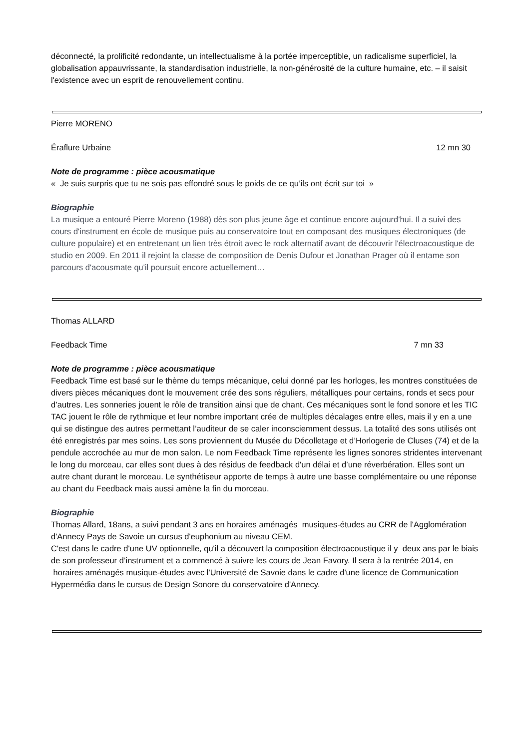déconnecté, la prolificité redondante, un intellectualisme à la portée imperceptible, un radicalisme superficiel, la globalisation appauvrissante, la standardisation industrielle, la non-générosité de la culture humaine, etc. – il saisit l'existence avec un esprit de renouvellement continu.
Pierre MORENO
Éraflure Urbaine 12 mn 30
Note de programme : pièce acousmatique
« Je suis surpris que tu ne sois pas effondré sous le poids de ce qu’ils ont écrit sur toi »
Biographie
La musique a entouré Pierre Moreno (1988) dès son plus jeune âge et continue encore aujourd'hui. Il a suivi des cours d'instrument en école de musique puis au conservatoire tout en composant des musiques électroniques (de culture populaire) et en entretenant un lien très étroit avec le rock alternatif avant de découvrir l'électroacoustique de studio en 2009. En 2011 il rejoint la classe de composition de Denis Dufour et Jonathan Prager où il entame son parcours d'acousmate qu'il poursuit encore actuellement…
Thomas ALLARD
Feedback Time 7 mn 33
Note de programme : pièce acousmatique
Feedback Time est basé sur le thème du temps mécanique, celui donné par les horloges, les montres constituées de divers pièces mécaniques dont le mouvement crée des sons réguliers, métalliques pour certains, ronds et secs pour d’autres. Les sonneries jouent le rôle de transition ainsi que de chant. Ces mécaniques sont le fond sonore et les TIC TAC jouent le rôle de rythmique et leur nombre important crée de multiples décalages entre elles, mais il y en a une qui se distingue des autres permettant l’auditeur de se caler inconsciemment dessus. La totalité des sons utilisés ont été enregistrés par mes soins. Les sons proviennent du Musée du Décolletage et d’Horlogerie de Cluses (74) et de la pendule accrochée au mur de mon salon. Le nom Feedback Time représente les lignes sonores stridentes intervenant le long du morceau, car elles sont dues à des résidus de feedback d'un délai et d’une réverbération. Elles sont un autre chant durant le morceau. Le synthétiseur apporte de temps à autre une basse complémentaire ou une réponse au chant du Feedback mais aussi amène la fin du morceau.
Biographie
Thomas Allard, 18ans, a suivi pendant 3 ans en horaires aménagés musiques-études au CRR de l'Agglomération d'Annecy Pays de Savoie un cursus d'euphonium au niveau CEM.
C'est dans le cadre d'une UV optionnelle, qu'il a découvert la composition électroacoustique il y deux ans par le biais de son professeur d’instrument et a commencé à suivre les cours de Jean Favory. Il sera à la rentrée 2014, en horaires aménagés musique-études avec l'Université de Savoie dans le cadre d'une licence de Communication Hypermédia dans le cursus de Design Sonore du conservatoire d'Annecy.